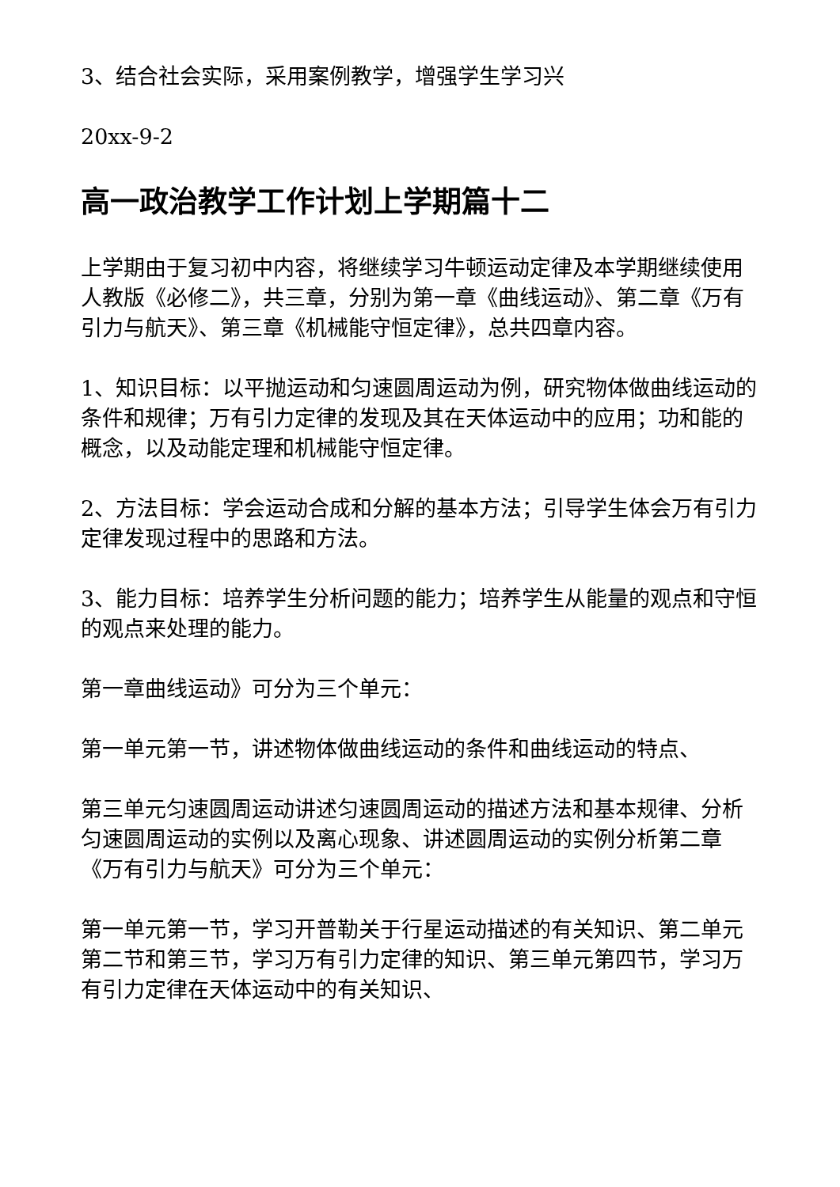3、结合社会实际，采用案例教学，增强学生学习兴
20xx-9-2
高一政治教学工作计划上学期篇十二
上学期由于复习初中内容，将继续学习牛顿运动定律及本学期继续使用人教版《必修二》，共三章，分别为第一章《曲线运动》、第二章《万有引力与航天》、第三章《机械能守恒定律》，总共四章内容。
1、知识目标：以平抛运动和匀速圆周运动为例，研究物体做曲线运动的条件和规律；万有引力定律的发现及其在天体运动中的应用；功和能的概念，以及动能定理和机械能守恒定律。
2、方法目标：学会运动合成和分解的基本方法；引导学生体会万有引力定律发现过程中的思路和方法。
3、能力目标：培养学生分析问题的能力；培养学生从能量的观点和守恒的观点来处理的能力。
第一章曲线运动》可分为三个单元：
第一单元第一节，讲述物体做曲线运动的条件和曲线运动的特点、
第三单元匀速圆周运动讲述匀速圆周运动的描述方法和基本规律、分析匀速圆周运动的实例以及离心现象、讲述圆周运动的实例分析第二章《万有引力与航天》可分为三个单元：
第一单元第一节，学习开普勒关于行星运动描述的有关知识、第二单元第二节和第三节，学习万有引力定律的知识、第三单元第四节，学习万有引力定律在天体运动中的有关知识、